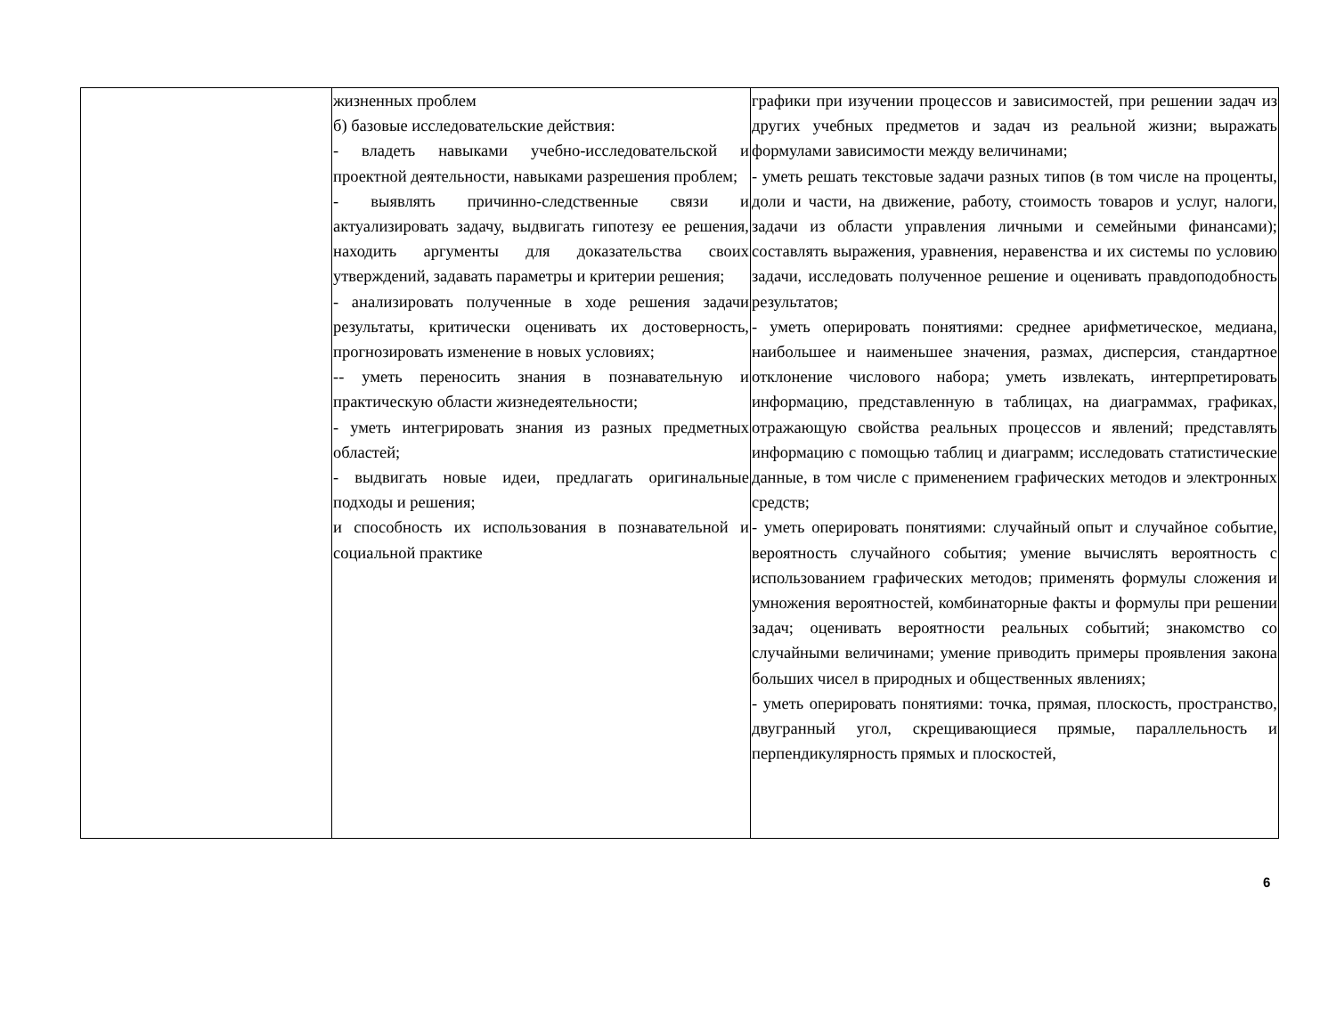| | жизненных проблем б) базовые исследовательские действия: - владеть навыками учебно-исследовательской и проектной деятельности, навыками разрешения проблем; - выявлять причинно-следственные связи и актуализировать задачу, выдвигать гипотезу ее решения, находить аргументы для доказательства своих утверждений, задавать параметры и критерии решения; - анализировать полученные в ходе решения задачи результаты, критически оценивать их достоверность, прогнозировать изменение в новых условиях; -- уметь переносить знания в познавательную и практическую области жизнедеятельности; - уметь интегрировать знания из разных предметных областей; - выдвигать новые идеи, предлагать оригинальные подходы и решения; и способность их использования в познавательной и социальной практике | графики при изучении процессов и зависимостей, при решении задач из других учебных предметов и задач из реальной жизни; выражать формулами зависимости между величинами; - уметь решать текстовые задачи разных типов (в том числе на проценты, доли и части, на движение, работу, стоимость товаров и услуг, налоги, задачи из области управления личными и семейными финансами); составлять выражения, уравнения, неравенства и их системы по условию задачи, исследовать полученное решение и оценивать правдоподобность результатов; - уметь оперировать понятиями: среднее арифметическое, медиана, наибольшее и наименьшее значения, размах, дисперсия, стандартное отклонение числового набора; уметь извлекать, интерпретировать информацию, представленную в таблицах, на диаграммах, графиках, отражающую свойства реальных процессов и явлений; представлять информацию с помощью таблиц и диаграмм; исследовать статистические данные, в том числе с применением графических методов и электронных средств; - уметь оперировать понятиями: случайный опыт и случайное событие, вероятность случайного события; умение вычислять вероятность с использованием графических методов; применять формулы сложения и умножения вероятностей, комбинаторные факты и формулы при решении задач; оценивать вероятности реальных событий; знакомство со случайными величинами; умение приводить примеры проявления закона больших чисел в природных и общественных явлениях; - уметь оперировать понятиями: точка, прямая, плоскость, пространство, двугранный угол, скрещивающиеся прямые, параллельность и перпендикулярность прямых и плоскостей, |
6